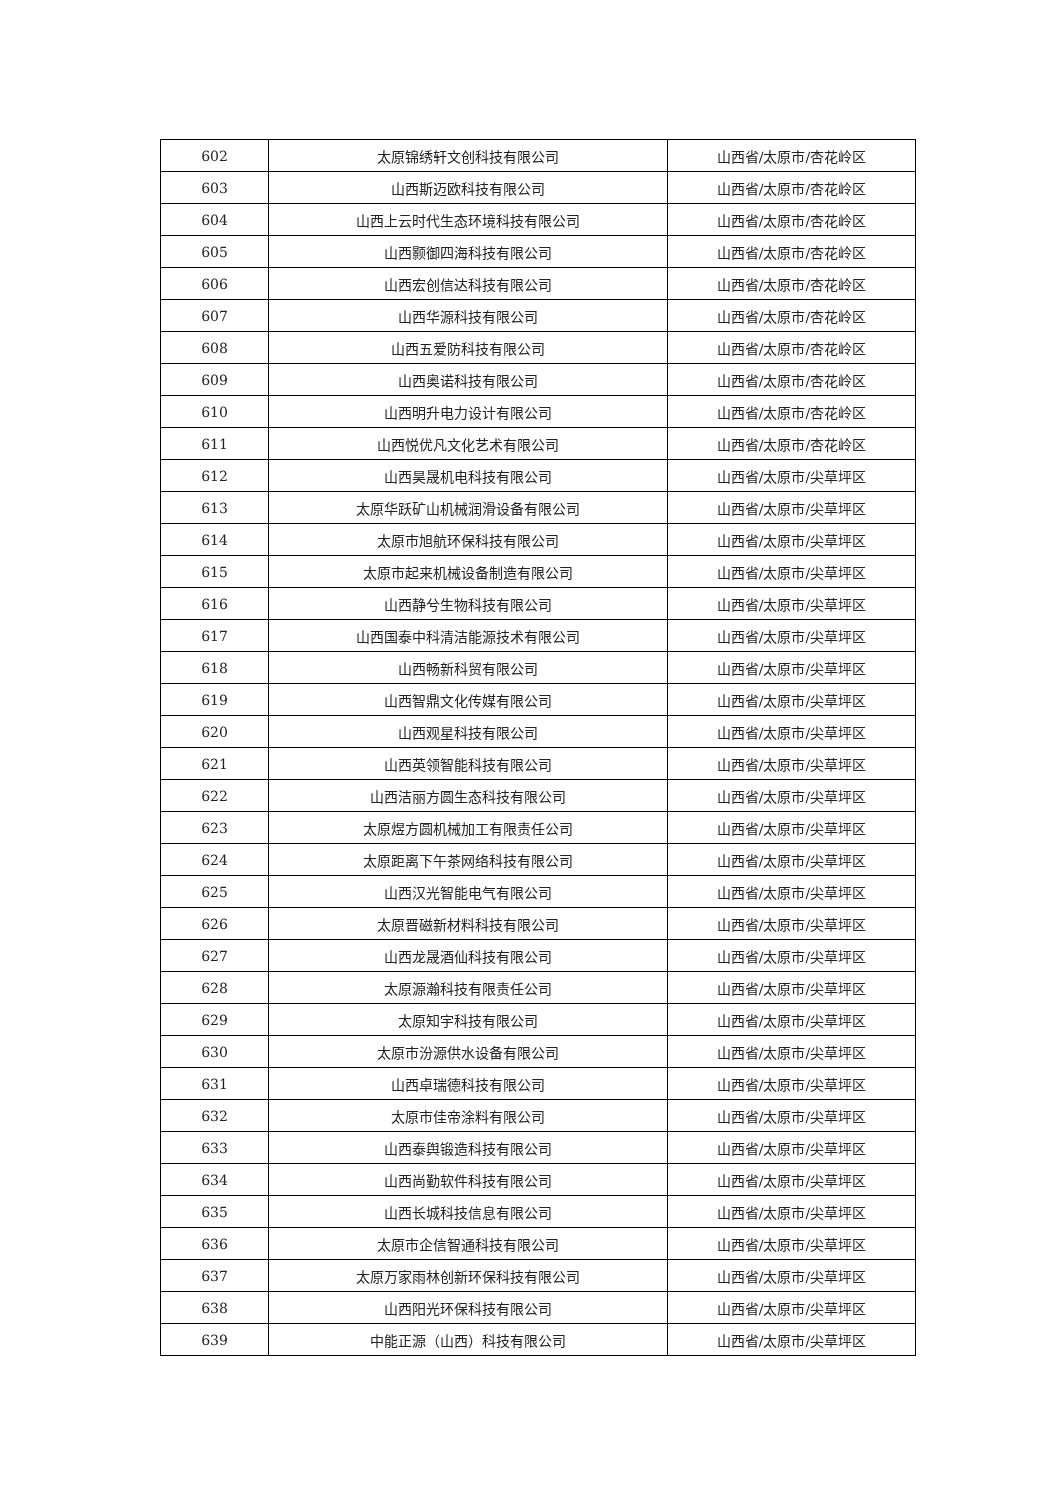| 602 | 太原锦绣轩文创科技有限公司 | 山西省/太原市/杏花岭区 |
| 603 | 山西斯迈欧科技有限公司 | 山西省/太原市/杏花岭区 |
| 604 | 山西上云时代生态环境科技有限公司 | 山西省/太原市/杏花岭区 |
| 605 | 山西颢御四海科技有限公司 | 山西省/太原市/杏花岭区 |
| 606 | 山西宏创信达科技有限公司 | 山西省/太原市/杏花岭区 |
| 607 | 山西华源科技有限公司 | 山西省/太原市/杏花岭区 |
| 608 | 山西五爱防科技有限公司 | 山西省/太原市/杏花岭区 |
| 609 | 山西奥诺科技有限公司 | 山西省/太原市/杏花岭区 |
| 610 | 山西明升电力设计有限公司 | 山西省/太原市/杏花岭区 |
| 611 | 山西悦优凡文化艺术有限公司 | 山西省/太原市/杏花岭区 |
| 612 | 山西昊晟机电科技有限公司 | 山西省/太原市/尖草坪区 |
| 613 | 太原华跃矿山机械润滑设备有限公司 | 山西省/太原市/尖草坪区 |
| 614 | 太原市旭航环保科技有限公司 | 山西省/太原市/尖草坪区 |
| 615 | 太原市起来机械设备制造有限公司 | 山西省/太原市/尖草坪区 |
| 616 | 山西静兮生物科技有限公司 | 山西省/太原市/尖草坪区 |
| 617 | 山西国泰中科清洁能源技术有限公司 | 山西省/太原市/尖草坪区 |
| 618 | 山西畅新科贸有限公司 | 山西省/太原市/尖草坪区 |
| 619 | 山西智鼎文化传媒有限公司 | 山西省/太原市/尖草坪区 |
| 620 | 山西观星科技有限公司 | 山西省/太原市/尖草坪区 |
| 621 | 山西英领智能科技有限公司 | 山西省/太原市/尖草坪区 |
| 622 | 山西洁丽方圆生态科技有限公司 | 山西省/太原市/尖草坪区 |
| 623 | 太原煜方圆机械加工有限责任公司 | 山西省/太原市/尖草坪区 |
| 624 | 太原距离下午茶网络科技有限公司 | 山西省/太原市/尖草坪区 |
| 625 | 山西汉光智能电气有限公司 | 山西省/太原市/尖草坪区 |
| 626 | 太原晋磁新材料科技有限公司 | 山西省/太原市/尖草坪区 |
| 627 | 山西龙晟酒仙科技有限公司 | 山西省/太原市/尖草坪区 |
| 628 | 太原源瀚科技有限责任公司 | 山西省/太原市/尖草坪区 |
| 629 | 太原知宇科技有限公司 | 山西省/太原市/尖草坪区 |
| 630 | 太原市汾源供水设备有限公司 | 山西省/太原市/尖草坪区 |
| 631 | 山西卓瑞德科技有限公司 | 山西省/太原市/尖草坪区 |
| 632 | 太原市佳帝涂料有限公司 | 山西省/太原市/尖草坪区 |
| 633 | 山西泰舆锻造科技有限公司 | 山西省/太原市/尖草坪区 |
| 634 | 山西尚勤软件科技有限公司 | 山西省/太原市/尖草坪区 |
| 635 | 山西长城科技信息有限公司 | 山西省/太原市/尖草坪区 |
| 636 | 太原市企信智通科技有限公司 | 山西省/太原市/尖草坪区 |
| 637 | 太原万家雨林创新环保科技有限公司 | 山西省/太原市/尖草坪区 |
| 638 | 山西阳光环保科技有限公司 | 山西省/太原市/尖草坪区 |
| 639 | 中能正源（山西）科技有限公司 | 山西省/太原市/尖草坪区 |